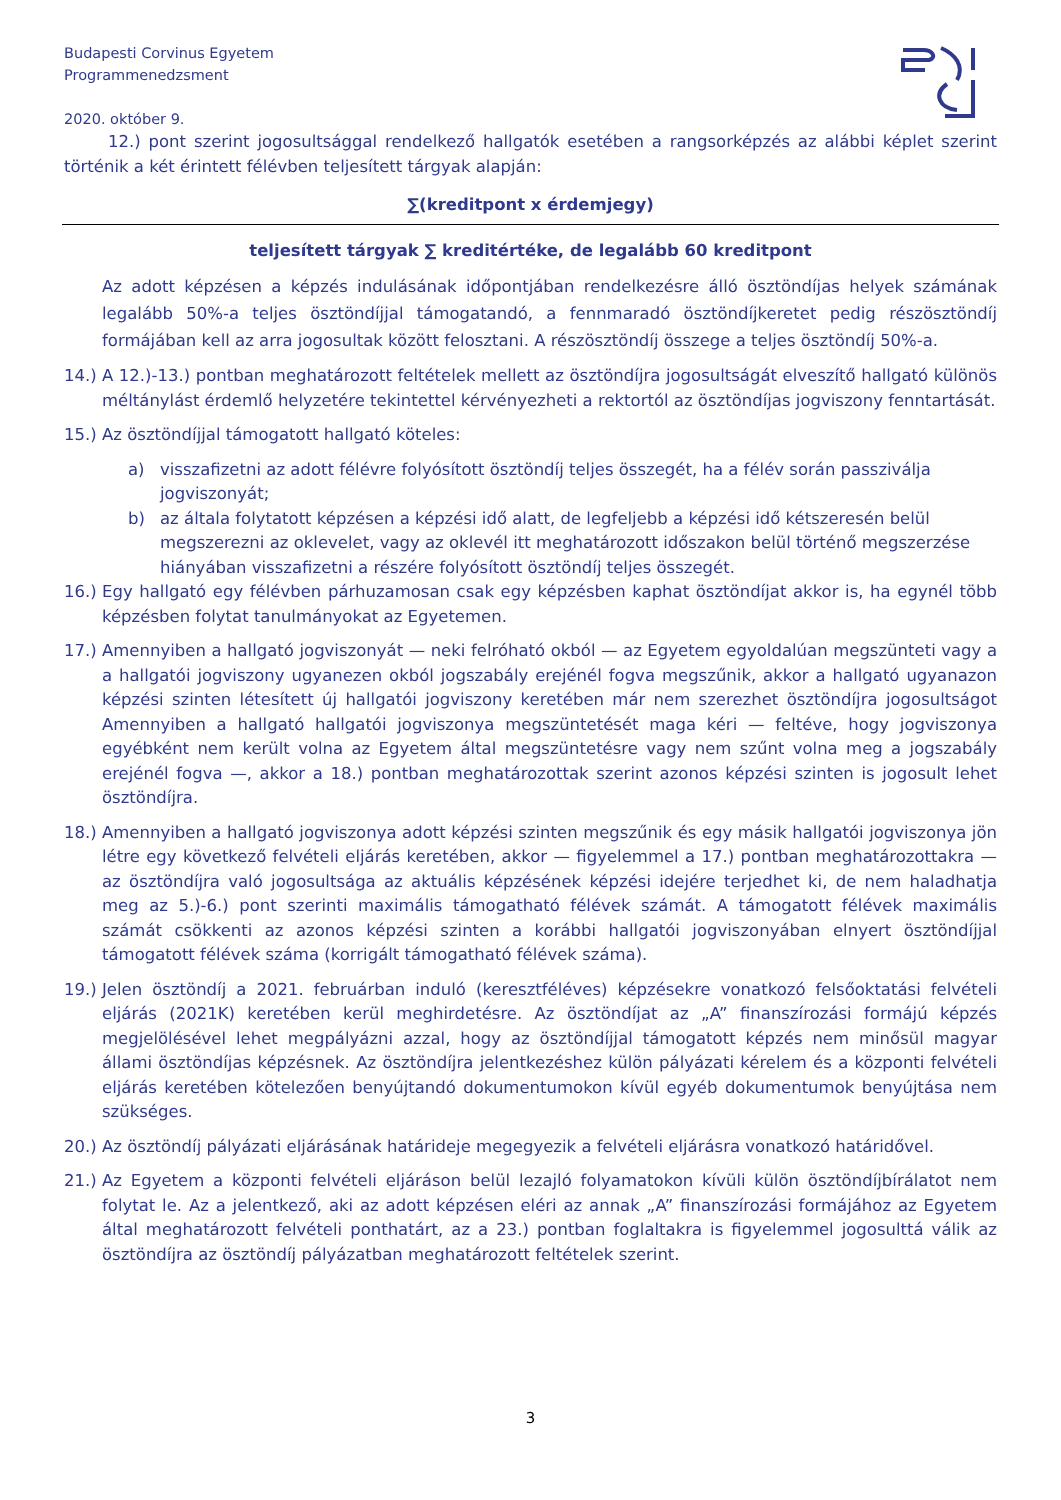Budapesti Corvinus Egyetem
Programmenedzsment
2020. október 9.
12.) pont szerint jogosultsággal rendelkező hallgatók esetében a rangsorképzés az alábbi képlet szerint történik a két érintett félévben teljesített tárgyak alapján:
∑(kreditpont x érdemjegy)
teljesített tárgyak ∑ kreditértéke, de legalább 60 kreditpont
Az adott képzésen a képzés indulásának időpontjában rendelkezésre álló ösztöndíjas helyek számának legalább 50%-a teljes ösztöndíjjal támogatandó, a fennmaradó ösztöndíjkeretet pedig részösztöndíj formájában kell az arra jogosultak között felosztani. A részösztöndíj összege a teljes ösztöndíj 50%-a.
14.) A 12.)-13.) pontban meghatározott feltételek mellett az ösztöndíjra jogosultságát elveszítő hallgató különös méltánylást érdemlő helyzetére tekintettel kérvényezheti a rektortól az ösztöndíjas jogviszony fenntartását.
15.) Az ösztöndíjjal támogatott hallgató köteles:
a) visszafizetni az adott félévre folyósított ösztöndíj teljes összegét, ha a félév során passziválja jogviszonyát;
b) az általa folytatott képzésen a képzési idő alatt, de legfeljebb a képzési idő kétszeresén belül megszerezni az oklevelet, vagy az oklevél itt meghatározott időszakon belül történő megszerzése hiányában visszafizetni a részére folyósított ösztöndíj teljes összegét.
16.) Egy hallgató egy félévben párhuzamosan csak egy képzésben kaphat ösztöndíjat akkor is, ha egynél több képzésben folytat tanulmányokat az Egyetemen.
17.) Amennyiben a hallgató jogviszonyát — neki felróható okból — az Egyetem egyoldalúan megszünteti vagy a a hallgatói jogviszony ugyanezen okból jogszabály erejénél fogva megszűnik, akkor a hallgató ugyanazon képzési szinten létesített új hallgatói jogviszony keretében már nem szerezhet ösztöndíjra jogosultságot Amennyiben a hallgató hallgatói jogviszonya megszüntetését maga kéri — feltéve, hogy jogviszonya egyébként nem került volna az Egyetem által megszüntetésre vagy nem szűnt volna meg a jogszabály erejénél fogva —, akkor a 18.) pontban meghatározottak szerint azonos képzési szinten is jogosult lehet ösztöndíjra.
18.) Amennyiben a hallgató jogviszonya adott képzési szinten megszűnik és egy másik hallgatói jogviszonya jön létre egy következő felvételi eljárás keretében, akkor — figyelemmel a 17.) pontban meghatározottakra — az ösztöndíjra való jogosultsága az aktuális képzésének képzési idejére terjedhet ki, de nem haladhatja meg az 5.)-6.) pont szerinti maximális támogatható félévek számát. A támogatott félévek maximális számát csökkenti az azonos képzési szinten a korábbi hallgatói jogviszonyában elnyert ösztöndíjjal támogatott félévek száma (korrigált támogatható félévek száma).
19.) Jelen ösztöndíj a 2021. februárban induló (keresztféléves) képzésekre vonatkozó felsőoktatási felvételi eljárás (2021K) keretében kerül meghirdetésre. Az ösztöndíjat az „A” finanszírozási formájú képzés megjelölésével lehet megpályázni azzal, hogy az ösztöndíjjal támogatott képzés nem minősül magyar állami ösztöndíjas képzésnek. Az ösztöndíjra jelentkezéshez külön pályázati kérelem és a központi felvételi eljárás keretében kötelezően benyújtandó dokumentumokon kívül egyéb dokumentumok benyújtása nem szükséges.
20.) Az ösztöndíj pályázati eljárásának határideje megegyezik a felvételi eljárásra vonatkozó határidővel.
21.) Az Egyetem a központi felvételi eljáráson belül lezajló folyamatokon kívüli külön ösztöndíjbírálatot nem folytat le. Az a jelentkező, aki az adott képzésen eléri az annak „A” finanszírozási formájához az Egyetem által meghatározott felvételi ponthatárt, az a 23.) pontban foglaltakra is figyelemmel jogosulttá válik az ösztöndíjra az ösztöndíj pályázatban meghatározott feltételek szerint.
3